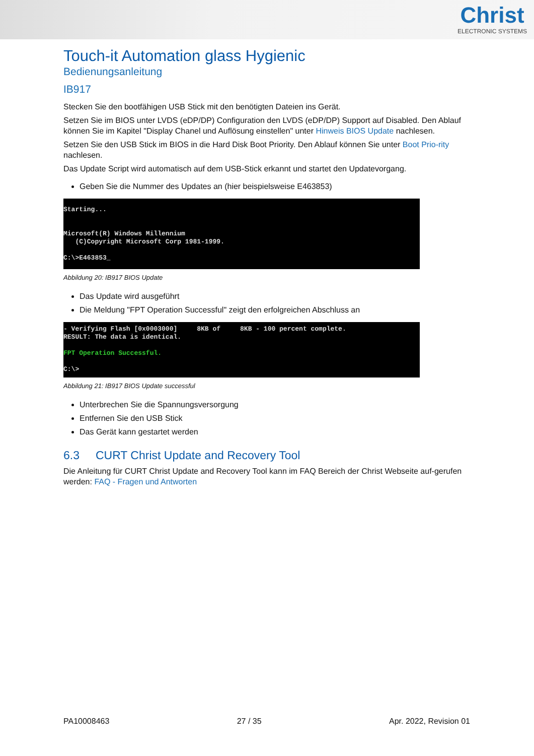Christ
ELECTRONIC SYSTEMS
Touch-it Automation glass Hygienic
Bedienungsanleitung
IB917
Stecken Sie den bootfähigen USB Stick mit den benötigten Dateien ins Gerät.
Setzen Sie im BIOS unter LVDS (eDP/DP) Configuration den LVDS (eDP/DP) Support auf Disabled. Den Ablauf können Sie im Kapitel "Display Chanel und Auflösung einstellen" unter Hinweis BIOS Update nachlesen.
Setzen Sie den USB Stick im BIOS in die Hard Disk Boot Priority. Den Ablauf können Sie unter Boot Prio-rity nachlesen.
Das Update Script wird automatisch auf dem USB-Stick erkannt und startet den Updatevorgang.
Geben Sie die Nummer des Updates an (hier beispielsweise E463853)
Starting... Microsoft(R) Windows Millennium (C)Copyright Microsoft Corp 1981-1999. C:\>E463853_
Abbildung 20: IB917 BIOS Update
Das Update wird ausgeführt
Die Meldung "FPT Operation Successful" zeigt den erfolgreichen Abschluss an
- Verifying Flash [0x0003000] 8KB of 8KB - 100 percent complete. RESULT: The data is identical. FPT Operation Successful. C:\>
Abbildung 21: IB917 BIOS Update successful
Unterbrechen Sie die Spannungsversorgung
Entfernen Sie den USB Stick
Das Gerät kann gestartet werden
6.3 CURT Christ Update and Recovery Tool
Die Anleitung für CURT Christ Update and Recovery Tool kann im FAQ Bereich der Christ Webseite auf-gerufen werden: FAQ - Fragen und Antworten
PA10008463 27 / 35 Apr. 2022, Revision 01